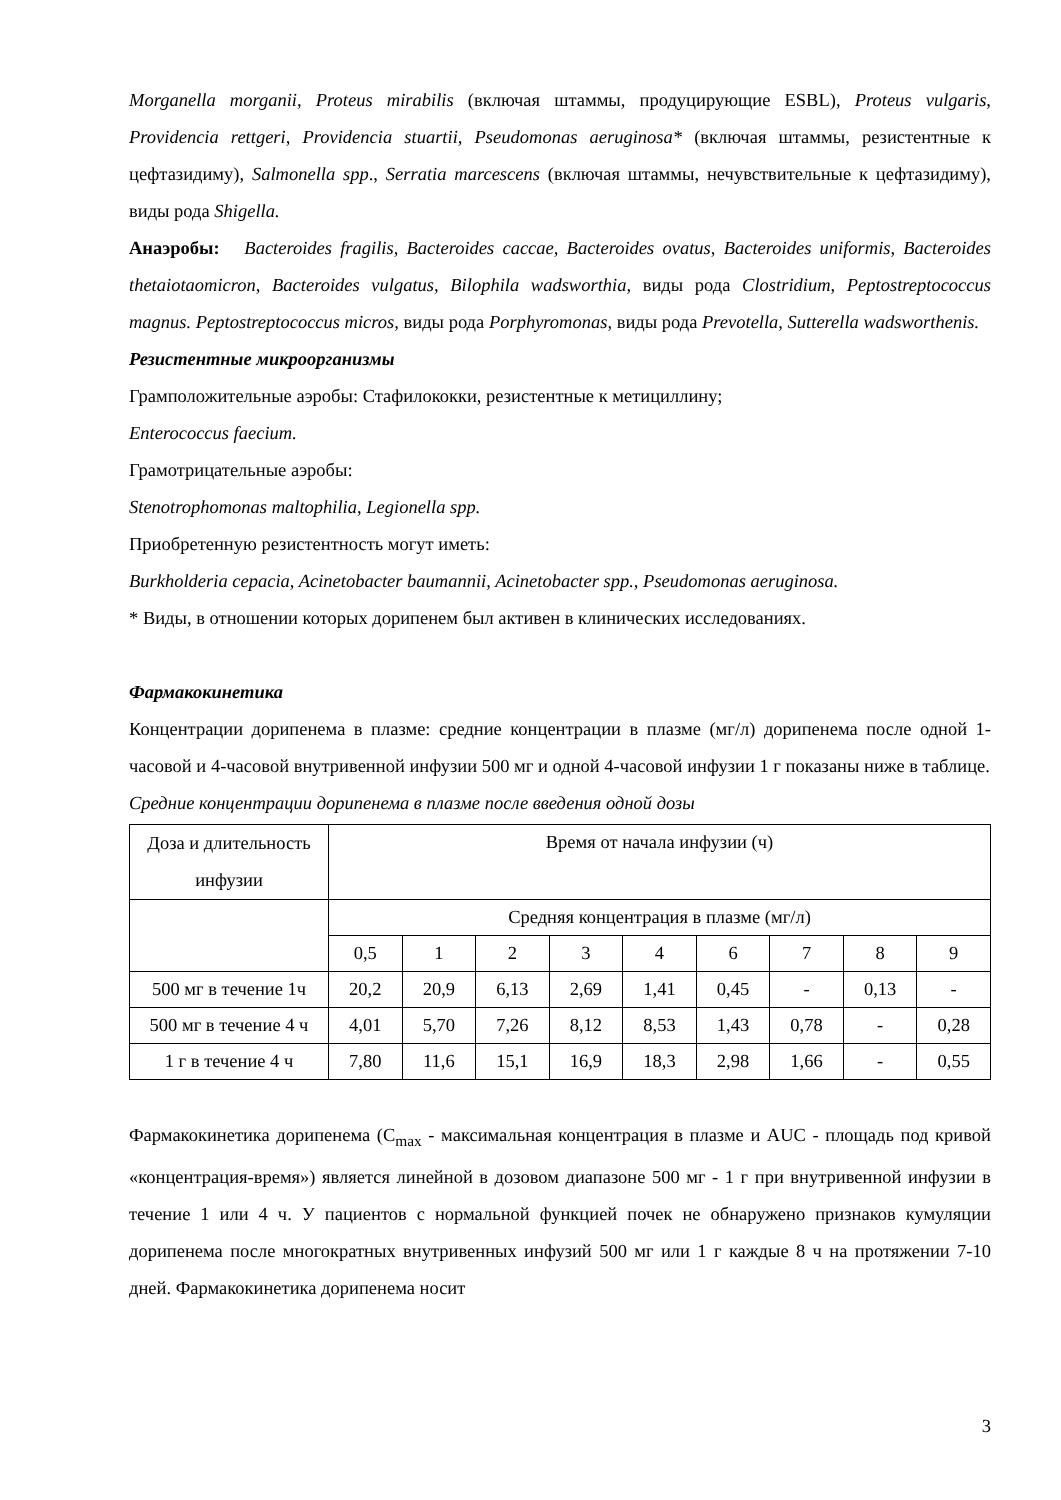Morganella morganii, Proteus mirabilis (включая штаммы, продуцирующие ESBL), Proteus vulgaris, Providencia rettgeri, Providencia stuartii, Pseudomonas aeruginosa* (включая штаммы, резистентные к цефтазидиму), Salmonella spp., Serratia marcescens (включая штаммы, нечувствительные к цефтазидиму), виды рода Shigella.
Анаэробы: Bacteroides fragilis, Bacteroides caccae, Bacteroides ovatus, Bacteroides uniformis, Bacteroides thetaiotaomicron, Bacteroides vulgatus, Bilophila wadsworthia, виды рода Clostridium, Peptostreptococcus magnus. Peptostreptococcus micros, виды рода Porphyromonas, виды рода Prevotella, Sutterella wadsworthenis.
Резистентные микроорганизмы
Грамположительные аэробы: Стафилококки, резистентные к метициллину;
Enterococcus faecium.
Грамотрицательные аэробы:
Stenotrophomonas maltophilia, Legionella spp.
Приобретенную резистентность могут иметь:
Burkholderia cepacia, Acinetobacter baumannii, Acinetobacter spp., Pseudomonas aeruginosa.
* Виды, в отношении которых дорипенем был активен в клинических исследованиях.
Фармакокинетика
Концентрации дорипенема в плазме: средние концентрации в плазме (мг/л) дорипенема после одной 1-часовой и 4-часовой внутривенной инфузии 500 мг и одной 4-часовой инфузии 1 г показаны ниже в таблице.
Средние концентрации дорипенема в плазме после введения одной дозы
| Доза и длительность инфузии | Время от начала инфузии (ч) | | | | | | | | |
| | Средняя концентрация в плазме (мг/л) | | | | | | | | |
| | 0,5 | 1 | 2 | 3 | 4 | 6 | 7 | 8 | 9 |
| 500 мг в течение 1ч | 20,2 | 20,9 | 6,13 | 2,69 | 1,41 | 0,45 | - | 0,13 | - |
| 500 мг в течение 4 ч | 4,01 | 5,70 | 7,26 | 8,12 | 8,53 | 1,43 | 0,78 | - | 0,28 |
| 1 г в течение 4 ч | 7,80 | 11,6 | 15,1 | 16,9 | 18,3 | 2,98 | 1,66 | - | 0,55 |
Фармакокинетика дорипенема (C<sub>max</sub> - максимальная концентрация в плазме и AUC - площадь под кривой «концентрация-время») является линейной в дозовом диапазоне 500 мг - 1 г при внутривенной инфузии в течение 1 или 4 ч. У пациентов с нормальной функцией почек не обнаружено признаков кумуляции дорипенема после многократных внутривенных инфузий 500 мг или 1 г каждые 8 ч на протяжении 7-10 дней. Фармакокинетика дорипенема носит
3